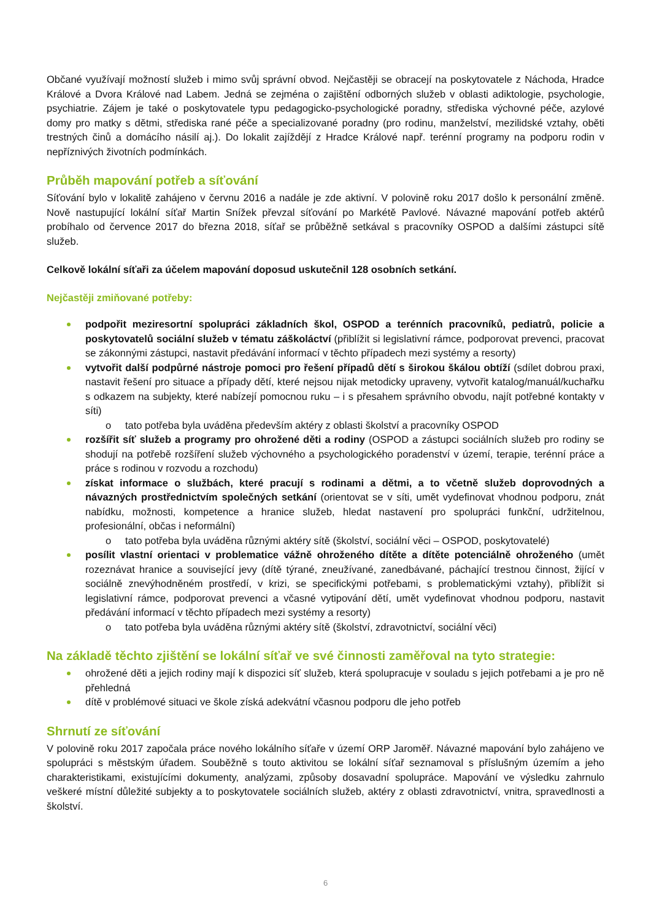Občané využívají možností služeb i mimo svůj správní obvod. Nejčastěji se obracejí na poskytovatele z Náchoda, Hradce Králové a Dvora Králové nad Labem. Jedná se zejména o zajištění odborných služeb v oblasti adiktologie, psychologie, psychiatrie. Zájem je také o poskytovatele typu pedagogicko-psychologické poradny, střediska výchovné péče, azylové domy pro matky s dětmi, střediska rané péče a specializované poradny (pro rodinu, manželství, mezilidské vztahy, oběti trestných činů a domácího násilí aj.). Do lokalit zajíždějí z Hradce Králové např. terénní programy na podporu rodin v nepříznivých životních podmínkách.
Průběh mapování potřeb a síťování
Síťování bylo v lokalitě zahájeno v červnu 2016 a nadále je zde aktivní. V polovině roku 2017 došlo k personální změně. Nově nastupující lokální síťař Martin Snížek převzal síťování po Markétě Pavlové. Návazné mapování potřeb aktérů probíhalo od července 2017 do března 2018, síťař se průběžně setkával s pracovníky OSPOD a dalšími zástupci sítě služeb.
Celkově lokální síťaři za účelem mapování doposud uskutečnil 128 osobních setkání.
Nejčastěji zmiňované potřeby:
podpořit meziresortní spolupráci základních škol, OSPOD a terénních pracovníků, pediatrů, policie a poskytovatelů sociální služeb v tématu záškoláctví (přiblížit si legislativní rámce, podporovat prevenci, pracovat se zákonnými zástupci, nastavit předávání informací v těchto případech mezi systémy a resorty)
vytvořit další podpůrné nástroje pomoci pro řešení případů dětí s širokou škálou obtíží (sdílet dobrou praxi, nastavit řešení pro situace a případy dětí, které nejsou nijak metodicky upraveny, vytvořit katalog/manuál/kuchařku s odkazem na subjekty, které nabízejí pomocnou ruku – i s přesahem správního obvodu, najít potřebné kontakty v síti)
o tato potřeba byla uváděna především aktéry z oblasti školství a pracovníky OSPOD
rozšířit síť služeb a programy pro ohrožené děti a rodiny (OSPOD a zástupci sociálních služeb pro rodiny se shodují na potřebě rozšíření služeb výchovného a psychologického poradenství v území, terapie, terénní práce a práce s rodinou v rozvodu a rozchodu)
získat informace o službách, které pracují s rodinami a dětmi, a to včetně služeb doprovodných a návazných prostřednictvím společných setkání (orientovat se v síti, umět vydefinovat vhodnou podporu, znát nabídku, možnosti, kompetence a hranice služeb, hledat nastavení pro spolupráci funkční, udržitelnou, profesionální, občas i neformální)
o tato potřeba byla uváděna různými aktéry sítě (školství, sociální věci – OSPOD, poskytovatelé)
posílit vlastní orientaci v problematice vážně ohroženého dítěte a dítěte potenciálně ohroženého (umět rozeznávat hranice a související jevy (dítě týrané, zneužívané, zanedbávané, páchající trestnou činnost, žijící v sociálně znevýhodněném prostředí, v krizi, se specifickými potřebami, s problematickými vztahy), přiblížit si legislativní rámce, podporovat prevenci a včasné vytipování dětí, umět vydefinovat vhodnou podporu, nastavit předávání informací v těchto případech mezi systémy a resorty)
o tato potřeba byla uváděna různými aktéry sítě (školství, zdravotnictví, sociální věci)
Na základě těchto zjištění se lokální síťař ve své činnosti zaměřoval na tyto strategie:
ohrožené děti a jejich rodiny mají k dispozici síť služeb, která spolupracuje v souladu s jejich potřebami a je pro ně přehledná
dítě v problémové situaci ve škole získá adekvátní včasnou podporu dle jeho potřeb
Shrnutí ze síťování
V polovině roku 2017 započala práce nového lokálního síťaře v území ORP Jaroměř. Návazné mapování bylo zahájeno ve spolupráci s městským úřadem. Souběžně s touto aktivitou se lokální síťař seznamoval s příslušným územím a jeho charakteristikami, existujícími dokumenty, analýzami, způsoby dosavadní spolupráce. Mapování ve výsledku zahrnulo veškeré místní důležité subjekty a to poskytovatele sociálních služeb, aktéry z oblasti zdravotnictví, vnitra, spravedlnosti a školství.
6